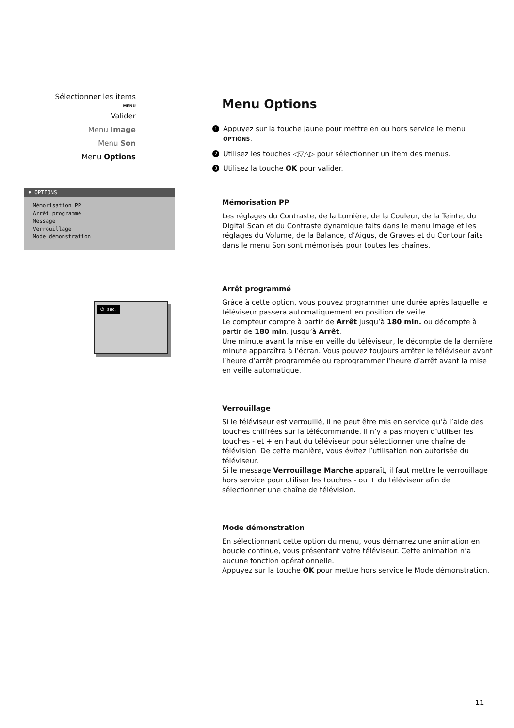Sélectionner les items
MENU
Valider
Menu Image
Menu Son
Menu Options
♦ OPTIONS
Mémorisation PP
Arrêt programmé
Message
Verrouillage
Mode démonstration
⏻ sec.
Menu Options
1 Appuyez sur la touche jaune pour mettre en ou hors service le menu OPTIONS.
2 Utilisez les touches ◁▽△▷ pour sélectionner un item des menus.
3 Utilisez la touche OK pour valider.
Mémorisation PP
Les réglages du Contraste, de la Lumière, de la Couleur, de la Teinte, du Digital Scan et du Contraste dynamique faits dans le menu Image et les réglages du Volume, de la Balance, d’Aigus, de Graves et du Contour faits dans le menu Son sont mémorisés pour toutes les chaînes.
Arrêt programmé
Grâce à cette option, vous pouvez programmer une durée après laquelle le téléviseur passera automatiquement en position de veille.
Le compteur compte à partir de Arrêt jusqu’à 180 min. ou décompte à partir de 180 min. jusqu’à Arrêt.
Une minute avant la mise en veille du téléviseur, le décompte de la dernière minute apparaîtra à l’écran. Vous pouvez toujours arrêter le téléviseur avant l’heure d’arrêt programmée ou reprogrammer l’heure d’arrêt avant la mise en veille automatique.
Verrouillage
Si le téléviseur est verrouillé, il ne peut être mis en service qu’à l’aide des touches chiffrées sur la télécommande. Il n’y a pas moyen d’utiliser les touches - et + en haut du téléviseur pour sélectionner une chaîne de télévision. De cette manière, vous évitez l’utilisation non autorisée du téléviseur.
Si le message Verrouillage Marche apparaît, il faut mettre le verrouillage hors service pour utiliser les touches - ou + du téléviseur afin de sélectionner une chaîne de télévision.
Mode démonstration
En sélectionnant cette option du menu, vous démarrez une animation en boucle continue, vous présentant votre téléviseur. Cette animation n’a aucune fonction opérationnelle.
Appuyez sur la touche OK pour mettre hors service le Mode démonstration.
11